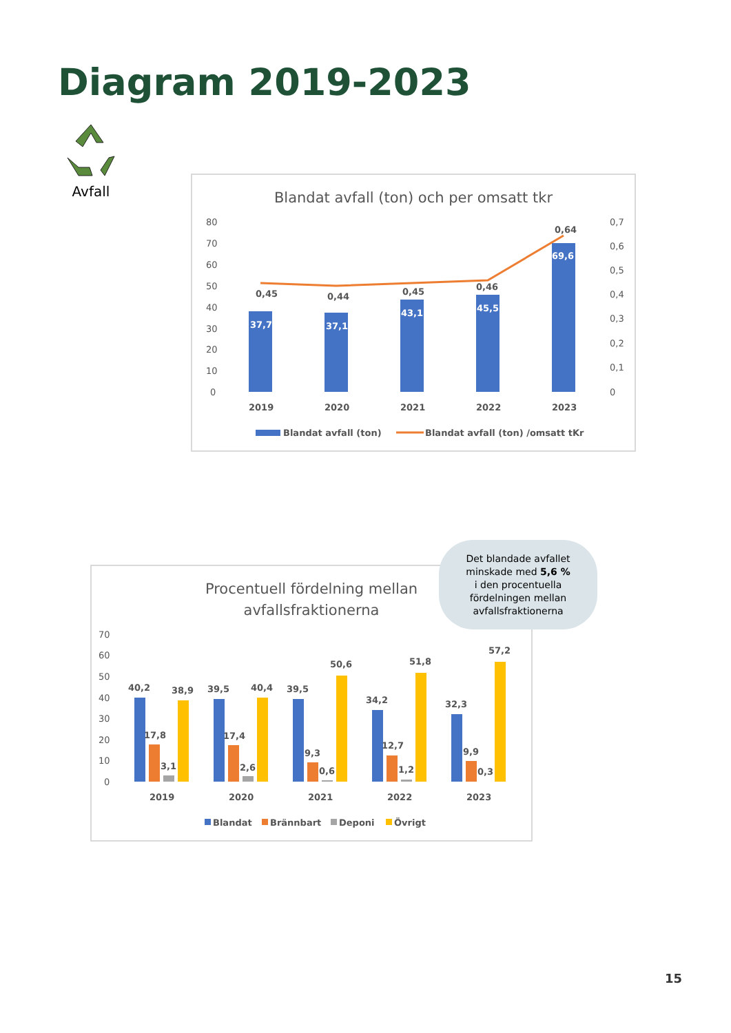Diagram 2019-2023
Avfall
Blandat avfall (ton) och per omsatt tkr
80
70
60
50
40
30
20
10
0
0,7
0,6
0,5
0,4
0,3
0,2
0,1
0
37,7
37,1
43,1
45,5
69,6
0,45
0,44
0,45
0,46
0,64
2019
2020
2021
2022
2023
Blandat avfall (ton)
Blandat avfall (ton) /omsatt tKr
Procentuell fördelning mellan
avfallsfraktionerna
70
60
50
40
30
20
10
0
40,2
38,9
39,5
40,4
39,5
50,6
34,2
51,8
32,3
57,2
17,8
17,4
9,3
12,7
9,9
3,1
2,6
0,6
1,2
0,3
2019
2020
2021
2022
2023
Blandat
Brännbart
Deponi
Övrigt
Det blandade avfallet
minskade med 5,6 %
i den procentuella
fördelningen mellan
avfallsfraktionerna
15